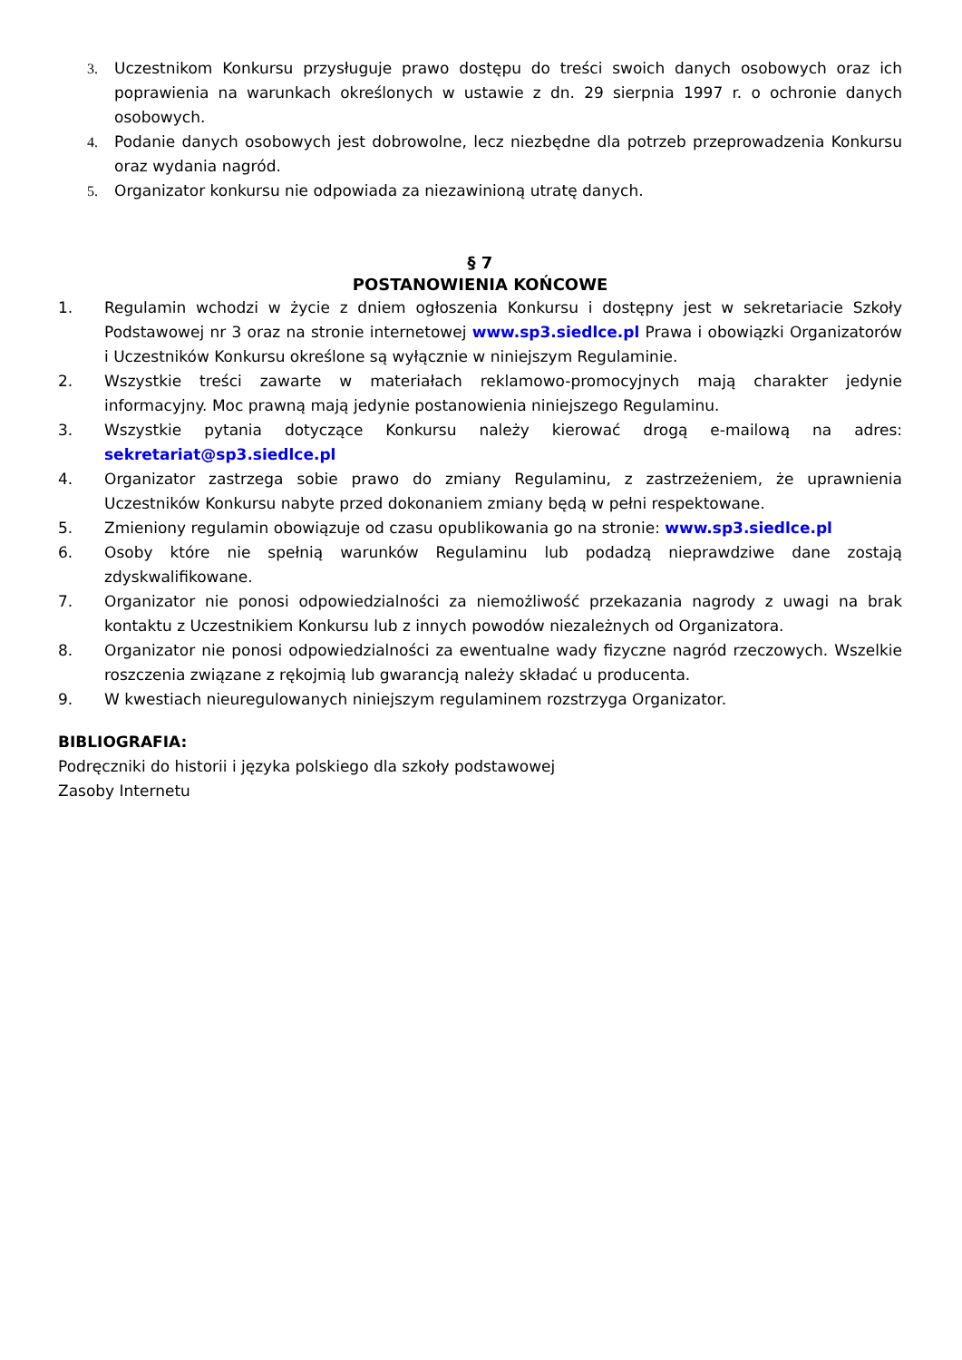3. Uczestnikom Konkursu przysługuje prawo dostępu do treści swoich danych osobowych oraz ich poprawienia na warunkach określonych w ustawie z dn. 29 sierpnia 1997 r. o ochronie danych osobowych.
4. Podanie danych osobowych jest dobrowolne, lecz niezbędne dla potrzeb przeprowadzenia Konkursu oraz wydania nagród.
5. Organizator konkursu nie odpowiada za niezawinioną utratę danych.
§ 7
POSTANOWIENIA KOŃCOWE
1. Regulamin wchodzi w życie z dniem ogłoszenia Konkursu i dostępny jest w sekretariacie Szkoły Podstawowej nr 3 oraz na stronie internetowej www.sp3.siedlce.pl Prawa i obowiązki Organizatorów i Uczestników Konkursu określone są wyłącznie w niniejszym Regulaminie.
2. Wszystkie treści zawarte w materiałach reklamowo-promocyjnych mają charakter jedynie informacyjny. Moc prawną mają jedynie postanowienia niniejszego Regulaminu.
3. Wszystkie pytania dotyczące Konkursu należy kierować drogą e-mailową na adres: sekretariat@sp3.siedlce.pl
4. Organizator zastrzega sobie prawo do zmiany Regulaminu, z zastrzeżeniem, że uprawnienia Uczestników Konkursu nabyte przed dokonaniem zmiany będą w pełni respektowane.
5. Zmieniony regulamin obowiązuje od czasu opublikowania go na stronie: www.sp3.siedlce.pl
6. Osoby które nie spełnią warunków Regulaminu lub podadzą nieprawdziwe dane zostają zdyskwalifikowane.
7. Organizator nie ponosi odpowiedzialności za niemożliwość przekazania nagrody z uwagi na brak kontaktu z Uczestnikiem Konkursu lub z innych powodów niezależnych od Organizatora.
8. Organizator nie ponosi odpowiedzialności za ewentualne wady fizyczne nagród rzeczowych. Wszelkie roszczenia związane z rękojmią lub gwarancją należy składać u producenta.
9. W kwestiach nieuregulowanych niniejszym regulaminem rozstrzyga Organizator.
BIBLIOGRAFIA:
Podręczniki do historii i języka polskiego dla szkoły podstawowej
Zasoby Internetu